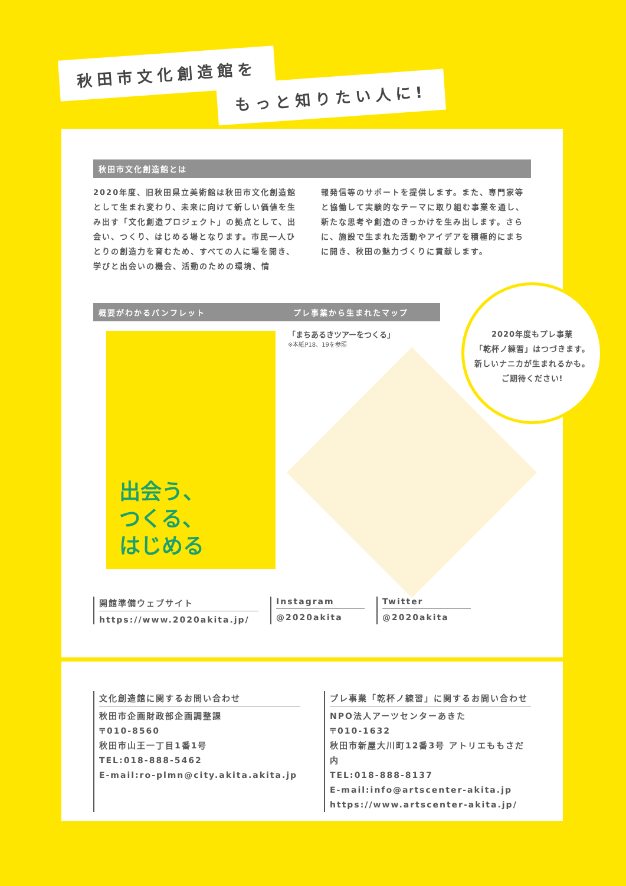秋田市文化創造館を
もっと知りたい人に!
秋田市文化創造館とは
2020年度、旧秋田県立美術館は秋田市文化創造館として生まれ変わり、未来に向けて新しい価値を生み出す「文化創造プロジェクト」の拠点として、出会い、つくり、はじめる場となります。市民一人ひとりの創造力を育むため、すべての人に場を開き、学びと出会いの機会、活動のための環境、情
報発信等のサポートを提供します。また、専門家等と協働して実験的なテーマに取り組む事業を通し、新たな思考や創造のきっかけを生み出します。さらに、施設で生まれた活動やアイデアを積極的にまちに開き、秋田の魅力づくりに貢献します。
概要がわかるパンフレット
出会う、
つくる、
はじめる
プレ事業から生まれたマップ
「まちあるきツアーをつくる」
※本紙P18、19を参照
開館準備ウェブサイト
https://www.2020akita.jp/
Instagram
@2020akita
Twitter
@2020akita
2020年度もプレ事業
「乾杯ノ練習」はつづきます。
新しいナニカが生まれるかも。
ご期待ください!
文化創造館に関するお問い合わせ
秋田市企画財政部企画調整課
〒010-8560
秋田市山王一丁目1番1号
TEL:018-888-5462
E-mail:ro-plmn@city.akita.akita.jp
プレ事業「乾杯ノ練習」に関するお問い合わせ
NPO法人アーツセンターあきた
〒010-1632
秋田市新屋大川町12番3号 アトリエももさだ内
TEL:018-888-8137
E-mail:info@artscenter-akita.jp
https://www.artscenter-akita.jp/